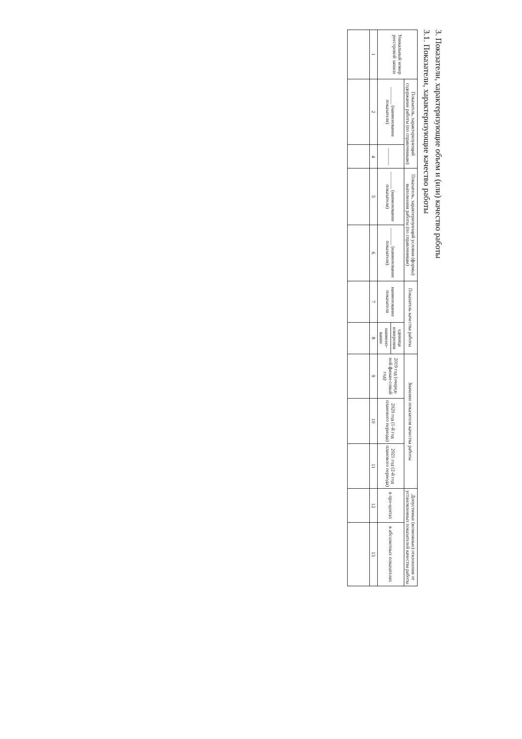3. Показатели, характеризующие объем и (или) качество работы
3.1. Показатели, характеризующие качество работы
| Уникальный номер реестровой записи | Показатель, характеризующий содержание работы (по справочникам) | | Показатель, характеризующий условия (формы) выполнения работы (по справочникам) | | Показатель качества работы | | Значение показателя качества работы | | | Допустимые (возможные) отклонения от установленных показателей качества работы | |
| --- | --- | --- | --- | --- | --- | --- | --- | --- | --- | --- | --- |
| | _______ (наименование показателя) | _______ | _______ (наименование показателя) | _______ (наименование показателя) | наименование показателя | единица измерения | 2019 год (очеред-ной финан-совый год) | 2020 год (1-й год планового периода) | 2021 год (2-й год планового периода) | в про-центах | в абсолютных показателях |
| | | | | | | наимено-вание | | | | | |
| 1 | 2 | 4 | 5 | 6 | 7 | 8 | 9 | 10 | 11 | 12 | 13 |